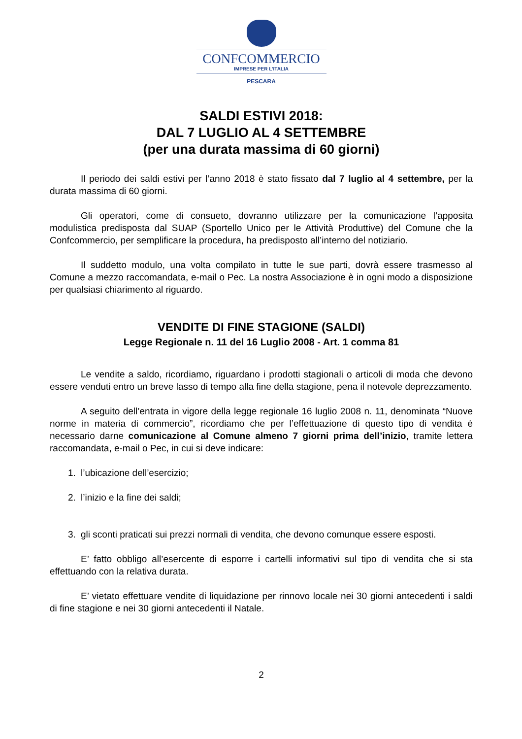CONFCOMMERCIO
IMPRESE PER L’ITALIA
PESCARA
SALDI ESTIVI 2018:
DAL 7 LUGLIO AL 4 SETTEMBRE
(per una durata massima di 60 giorni)
Il periodo dei saldi estivi per l’anno 2018 è stato fissato dal 7 luglio al 4 settembre, per la durata massima di 60 giorni.
Gli operatori, come di consueto, dovranno utilizzare per la comunicazione l’apposita modulistica predisposta dal SUAP (Sportello Unico per le Attività Produttive) del Comune che la Confcommercio, per semplificare la procedura, ha predisposto all’interno del notiziario.
Il suddetto modulo, una volta compilato in tutte le sue parti, dovrà essere trasmesso al Comune a mezzo raccomandata, e-mail o Pec. La nostra Associazione è in ogni modo a disposizione per qualsiasi chiarimento al riguardo.
VENDITE DI FINE STAGIONE (SALDI)
Legge Regionale n. 11 del 16 Luglio 2008 - Art. 1 comma 81
Le vendite a saldo, ricordiamo, riguardano i prodotti stagionali o articoli di moda che devono essere venduti entro un breve lasso di tempo alla fine della stagione, pena il notevole deprezzamento.
A seguito dell’entrata in vigore della legge regionale 16 luglio 2008 n. 11, denominata “Nuove norme in materia di commercio”, ricordiamo che per l’effettuazione di questo tipo di vendita è necessario darne comunicazione al Comune almeno 7 giorni prima dell’inizio, tramite lettera raccomandata, e-mail o Pec, in cui si deve indicare:
1. l’ubicazione dell’esercizio;
2. l’inizio e la fine dei saldi;
3. gli sconti praticati sui prezzi normali di vendita, che devono comunque essere esposti.
E’ fatto obbligo all’esercente di esporre i cartelli informativi sul tipo di vendita che si sta effettuando con la relativa durata.
E’ vietato effettuare vendite di liquidazione per rinnovo locale nei 30 giorni antecedenti i saldi di fine stagione e nei 30 giorni antecedenti il Natale.
2